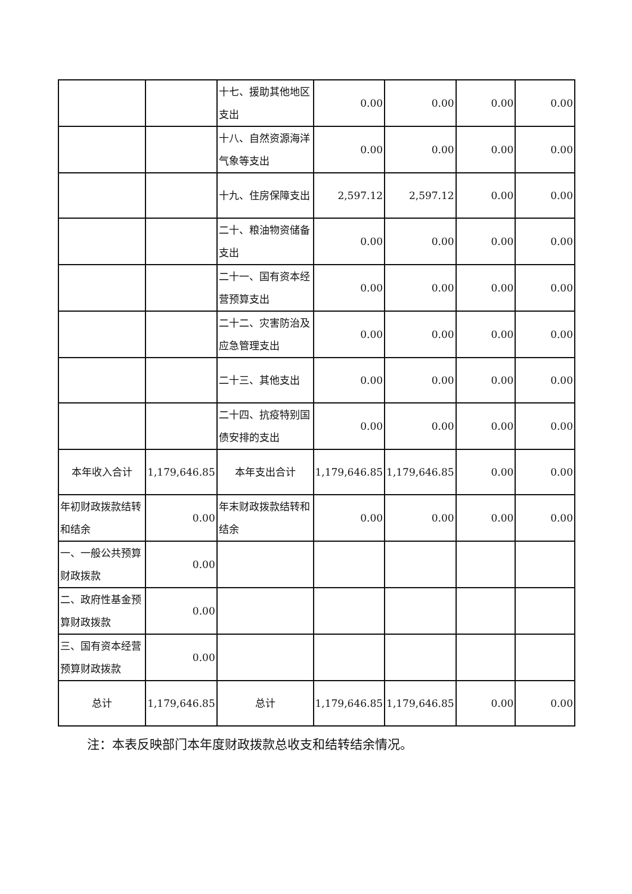| | | 十七、援助其他地区支出 | 0.00 | 0.00 | 0.00 | 0.00 |
| | | 十八、自然资源海洋气象等支出 | 0.00 | 0.00 | 0.00 | 0.00 |
| | | 十九、住房保障支出 | 2,597.12 | 2,597.12 | 0.00 | 0.00 |
| | | 二十、粮油物资储备支出 | 0.00 | 0.00 | 0.00 | 0.00 |
| | | 二十一、国有资本经营预算支出 | 0.00 | 0.00 | 0.00 | 0.00 |
| | | 二十二、灾害防治及应急管理支出 | 0.00 | 0.00 | 0.00 | 0.00 |
| | | 二十三、其他支出 | 0.00 | 0.00 | 0.00 | 0.00 |
| | | 二十四、抗疫特别国债安排的支出 | 0.00 | 0.00 | 0.00 | 0.00 |
| 本年收入合计 | 1,179,646.85 | 本年支出合计 | 1,179,646.85 | 1,179,646.85 | 0.00 | 0.00 |
| 年初财政拨款结转和结余 | 0.00 | 年末财政拨款结转和结余 | 0.00 | 0.00 | 0.00 | 0.00 |
| 一、一般公共预算财政拨款 | 0.00 | | | | | |
| 二、政府性基金预算财政拨款 | 0.00 | | | | | |
| 三、国有资本经营预算财政拨款 | 0.00 | | | | | |
| 总计 | 1,179,646.85 | 总计 | 1,179,646.85 | 1,179,646.85 | 0.00 | 0.00 |
注：本表反映部门本年度财政拨款总收支和结转结余情况。